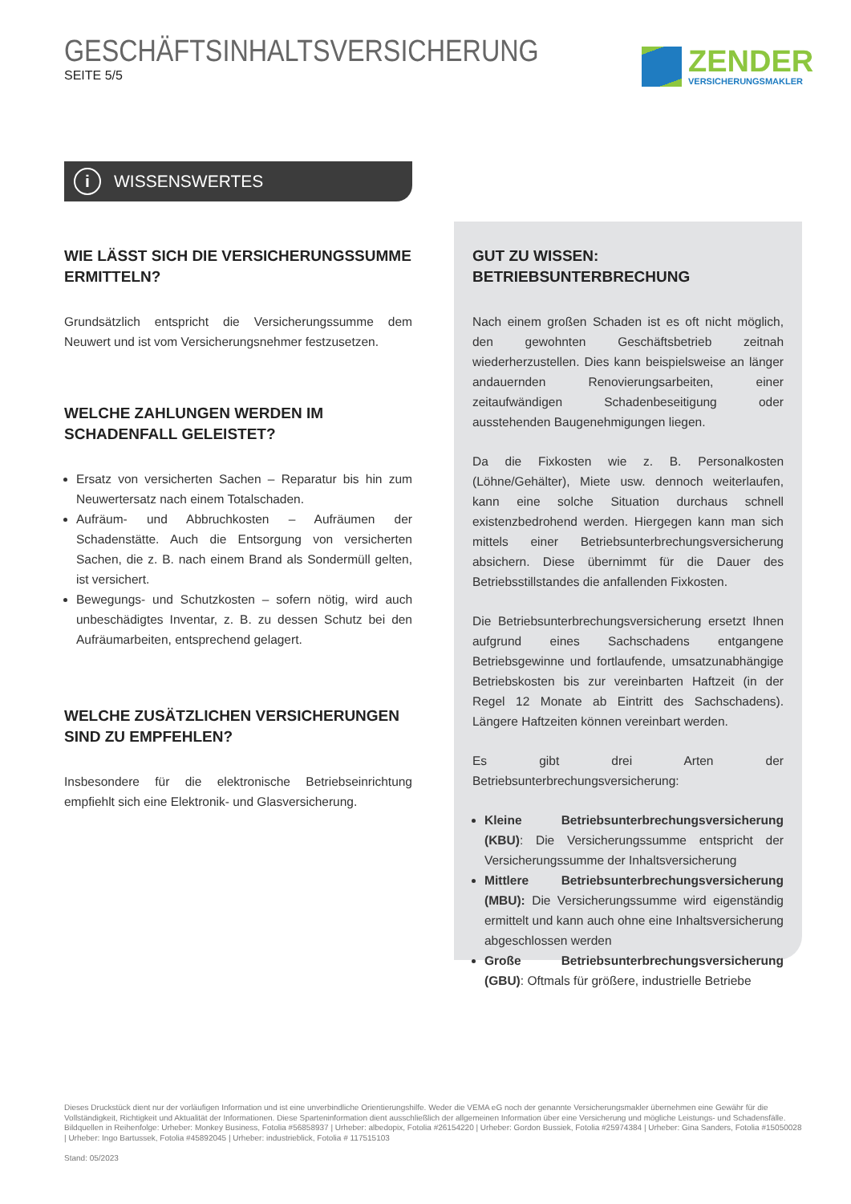GESCHÄFTSINHALTSVERSICHERUNG
SEITE 5/5
ZENDER
VERSICHERUNGSMAKLER
i WISSENSWERTES
WIE LÄSST SICH DIE VERSICHERUNGSSUMME ERMITTELN?
Grundsätzlich entspricht die Versicherungssumme dem Neuwert und ist vom Versicherungsnehmer festzusetzen.
WELCHE ZAHLUNGEN WERDEN IM SCHADENFALL GELEISTET?
Ersatz von versicherten Sachen – Reparatur bis hin zum Neuwertersatz nach einem Totalschaden.
Aufräum- und Abbruchkosten – Aufräumen der Schadenstätte. Auch die Entsorgung von versicherten Sachen, die z. B. nach einem Brand als Sondermüll gelten, ist versichert.
Bewegungs- und Schutzkosten – sofern nötig, wird auch unbeschädigtes Inventar, z. B. zu dessen Schutz bei den Aufräumarbeiten, entsprechend gelagert.
WELCHE ZUSÄTZLICHEN VERSICHERUNGEN SIND ZU EMPFEHLEN?
Insbesondere für die elektronische Betriebseinrichtung empfiehlt sich eine Elektronik- und Glasversicherung.
GUT ZU WISSEN:
BETRIEBSUNTERBRECHUNG
Nach einem großen Schaden ist es oft nicht möglich, den gewohnten Geschäftsbetrieb zeitnah wiederherzustellen. Dies kann beispielsweise an länger andauernden Renovierungsarbeiten, einer zeitaufwändigen Schadenbeseitigung oder ausstehenden Baugenehmigungen liegen.
Da die Fixkosten wie z. B. Personalkosten (Löhne/Gehälter), Miete usw. dennoch weiterlaufen, kann eine solche Situation durchaus schnell existenzbedrohend werden. Hiergegen kann man sich mittels einer Betriebsunterbrechungsversicherung absichern. Diese übernimmt für die Dauer des Betriebsstillstandes die anfallenden Fixkosten.
Die Betriebsunterbrechungsversicherung ersetzt Ihnen aufgrund eines Sachschadens entgangene Betriebsgewinne und fortlaufende, umsatzunabhängige Betriebskosten bis zur vereinbarten Haftzeit (in der Regel 12 Monate ab Eintritt des Sachschadens). Längere Haftzeiten können vereinbart werden.
Es gibt drei Arten der Betriebsunterbrechungsversicherung:
Kleine Betriebsunterbrechungsversicherung (KBU): Die Versicherungssumme entspricht der Versicherungssumme der Inhaltsversicherung
Mittlere Betriebsunterbrechungsversicherung (MBU): Die Versicherungssumme wird eigenständig ermittelt und kann auch ohne eine Inhaltsversicherung abgeschlossen werden
Große Betriebsunterbrechungsversicherung (GBU): Oftmals für größere, industrielle Betriebe
Dieses Druckstück dient nur der vorläufigen Information und ist eine unverbindliche Orientierungshilfe. Weder die VEMA eG noch der genannte Versicherungsmakler übernehmen eine Gewähr für die Vollständigkeit, Richtigkeit und Aktualität der Informationen. Diese Sparteninformation dient ausschließlich der allgemeinen Information über eine Versicherung und mögliche Leistungs- und Schadensfälle.
Bildquellen in Reihenfolge: Urheber: Monkey Business, Fotolia #56858937 | Urheber: albedopix, Fotolia #26154220 | Urheber: Gordon Bussiek, Fotolia #25974384 | Urheber: Gina Sanders, Fotolia #15050028 | Urheber: Ingo Bartussek, Fotolia #45892045 | Urheber: industrieblick, Fotolia # 117515103
Stand: 05/2023